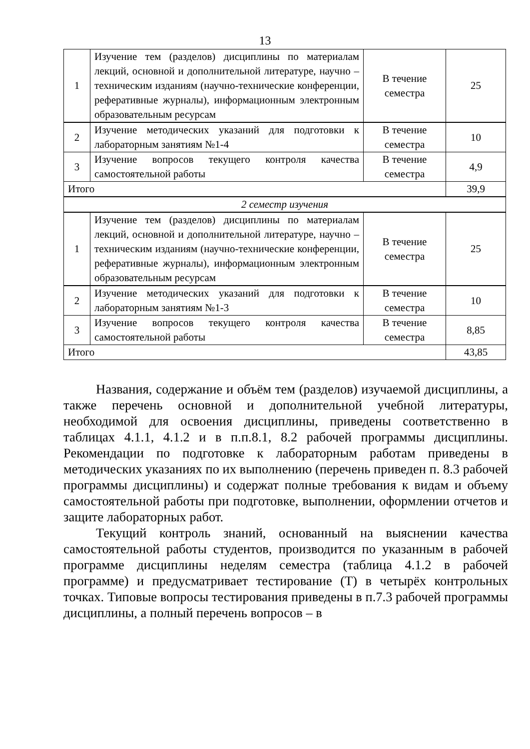13
| 1 | Изучение тем (разделов) дисциплины по материалам лекций, основной и дополнительной литературе, научно – техническим изданиям (научно-технические конференции, реферативные журналы), информационным электронным образовательным ресурсам | В течение семестра | 25 |
| 2 | Изучение методических указаний для подготовки к лабораторным занятиям №1-4 | В течение семестра | 10 |
| 3 | Изучение вопросов текущего контроля качества самостоятельной работы | В течение семестра | 4,9 |
| Итого | | | 39,9 |
| 2 семестр изучения | | | |
| 1 | Изучение тем (разделов) дисциплины по материалам лекций, основной и дополнительной литературе, научно – техническим изданиям (научно-технические конференции, реферативные журналы), информационным электронным образовательным ресурсам | В течение семестра | 25 |
| 2 | Изучение методических указаний для подготовки к лабораторным занятиям №1-3 | В течение семестра | 10 |
| 3 | Изучение вопросов текущего контроля качества самостоятельной работы | В течение семестра | 8,85 |
| Итого | | | 43,85 |
Названия, содержание и объём тем (разделов) изучаемой дисциплины, а также перечень основной и дополнительной учебной литературы, необходимой для освоения дисциплины, приведены соответственно в таблицах 4.1.1, 4.1.2 и в п.п.8.1, 8.2 рабочей программы дисциплины. Рекомендации по подготовке к лабораторным работам приведены в методических указаниях по их выполнению (перечень приведен п. 8.3 рабочей программы дисциплины) и содержат полные требования к видам и объему самостоятельной работы при подготовке, выполнении, оформлении отчетов и защите лабораторных работ.
Текущий контроль знаний, основанный на выяснении качества самостоятельной работы студентов, производится по указанным в рабочей программе дисциплины неделям семестра (таблица 4.1.2 в рабочей программе) и предусматривает тестирование (Т) в четырёх контрольных точках. Типовые вопросы тестирования приведены в п.7.3 рабочей программы дисциплины, а полный перечень вопросов – в